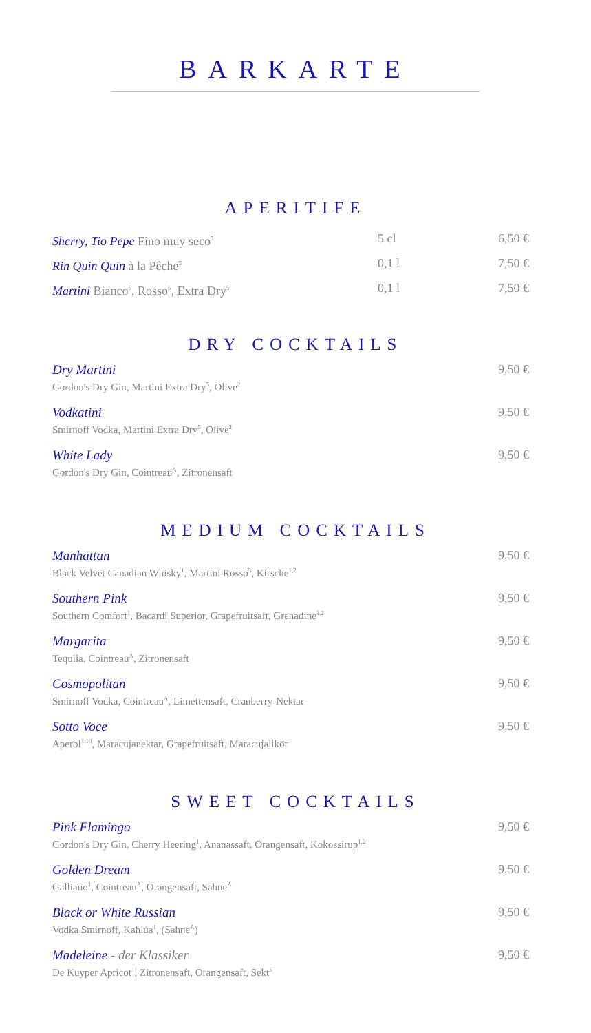BARKARTE
APERITIFE
Sherry, Tio Pepe Fino muy seco<sup>5</sup>
5 cl 6,50 €
Rin Quin Quin à la Pêche<sup>5</sup>
0,1 l 7,50 €
Martini Bianco<sup>5</sup>, Rosso<sup>5</sup>, Extra Dry<sup>5</sup>
0,1 l 7,50 €
DRY COCKTAILS
Dry Martini
Gordon's Dry Gin, Martini Extra Dry<sup>5</sup>, Olive<sup>2</sup>
9,50 €
Vodkatini
Smirnoff Vodka, Martini Extra Dry<sup>5</sup>, Olive<sup>2</sup>
9,50 €
White Lady
Gordon's Dry Gin, Cointreau<sup>A</sup>, Zitronensaft
9,50 €
MEDIUM COCKTAILS
Manhattan
Black Velvet Canadian Whisky<sup>1</sup>, Martini Rosso<sup>5</sup>, Kirsche<sup>1,2</sup>
9,50 €
Southern Pink
Southern Comfort<sup>1</sup>, Bacardi Superior, Grapefruitsaft, Grenadine<sup>1,2</sup>
9,50 €
Margarita
Tequila, Cointreau<sup>A</sup>, Zitronensaft
9,50 €
Cosmopolitan
Smirnoff Vodka, Cointreau<sup>A</sup>, Limettensaft, Cranberry-Nektar
9,50 €
Sotto Voce
Aperol<sup>1,10</sup>, Maracujanektar, Grapefruitsaft, Maracujalikör
9,50 €
SWEET COCKTAILS
Pink Flamingo
Gordon's Dry Gin, Cherry Heering<sup>1</sup>, Ananassaft, Orangensaft, Kokossirup<sup>1,2</sup>
9,50 €
Golden Dream
Galliano<sup>1</sup>, Cointreau<sup>A</sup>, Orangensaft, Sahne<sup>A</sup>
9,50 €
Black or White Russian
Vodka Smirnoff, Kahlúa<sup>1</sup>, (Sahne<sup>A</sup>)
9,50 €
Madeleine - der Klassiker
De Kuyper Apricot<sup>1</sup>, Zitronensaft, Orangensaft, Sekt<sup>5</sup>
9,50 €